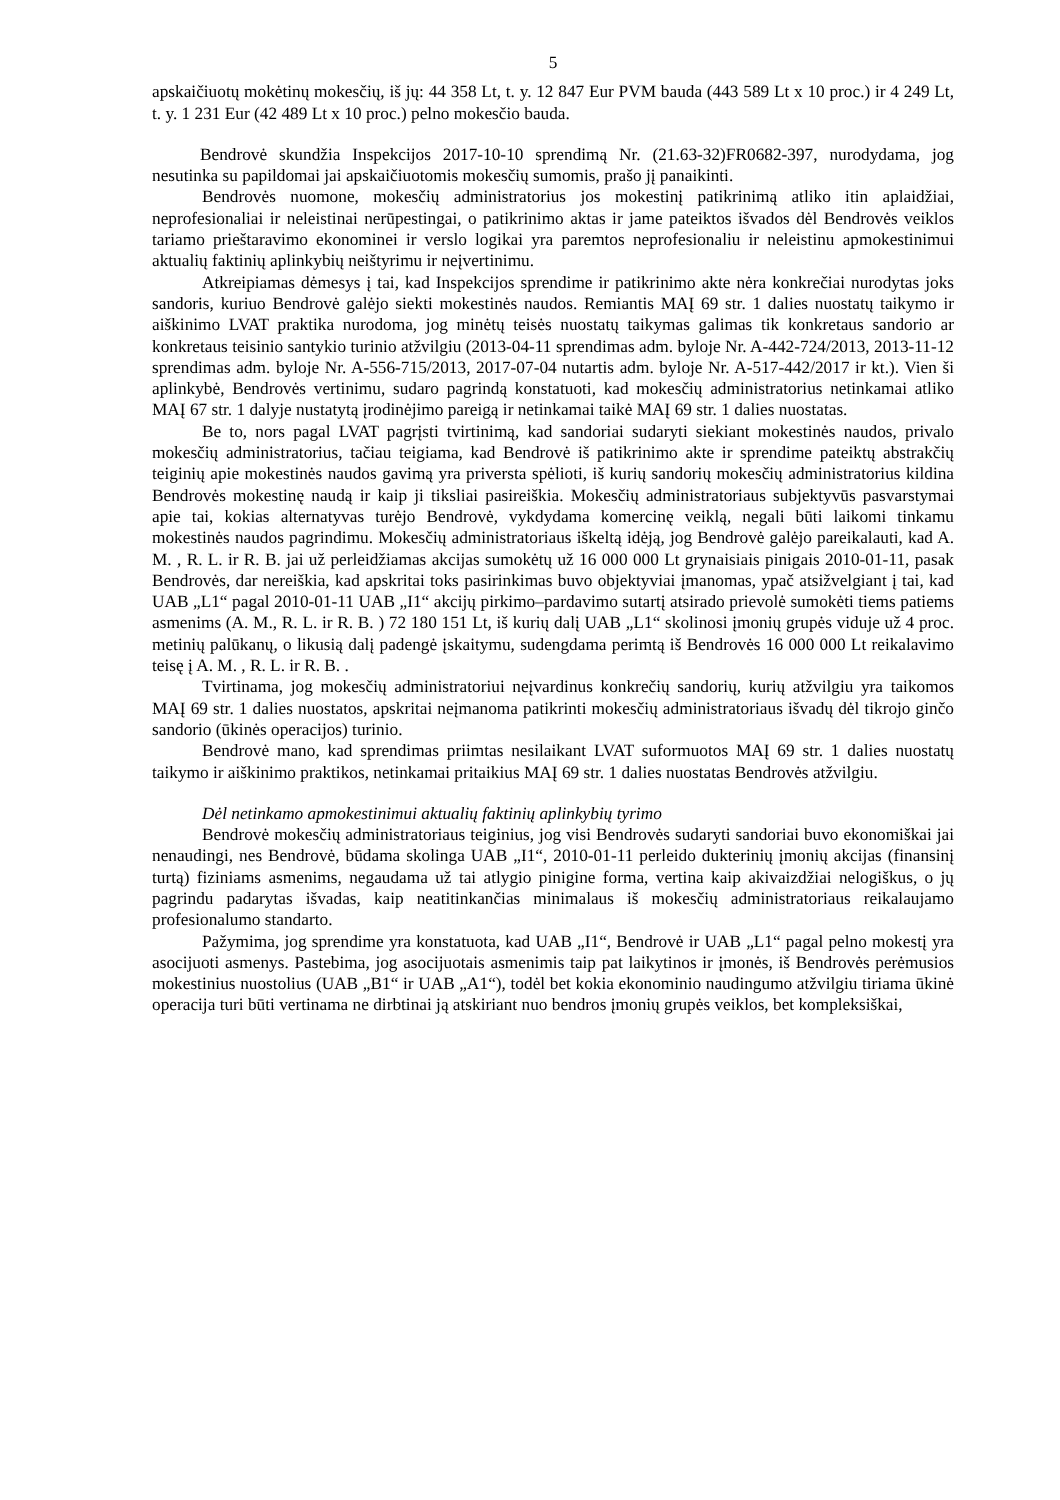5
apskaičiuotų mokėtinų mokesčių, iš jų: 44 358 Lt, t. y. 12 847 Eur PVM bauda (443 589 Lt x 10 proc.) ir 4 249 Lt, t. y. 1 231 Eur (42 489 Lt x 10 proc.) pelno mokesčio bauda.
Bendrovė skundžia Inspekcijos 2017-10-10 sprendimą Nr. (21.63-32)FR0682-397, nurodydama, jog nesutinka su papildomai jai apskaičiuotomis mokesčių sumomis, prašo jį panaikinti.
Bendrovės nuomone, mokesčių administratorius jos mokestinį patikrinimą atliko itin aplaidžiai, neprofesionaliai ir neleistinai nerūpestingai, o patikrinimo aktas ir jame pateiktos išvados dėl Bendrovės veiklos tariamo prieštaravimo ekonominei ir verslo logikai yra paremtos neprofesionaliu ir neleistinu apmokestinimui aktualių faktinių aplinkybių neištyrimu ir neįvertinimu.
Atkreipiamas dėmesys į tai, kad Inspekcijos sprendime ir patikrinimo akte nėra konkrečiai nurodytas joks sandoris, kuriuo Bendrovė galėjo siekti mokestinės naudos. Remiantis MAĮ 69 str. 1 dalies nuostatų taikymo ir aiškinimo LVAT praktika nurodoma, jog minėtų teisės nuostatų taikymas galimas tik konkretaus sandorio ar konkretaus teisinio santykio turinio atžvilgiu (2013-04-11 sprendimas adm. byloje Nr. A-442-724/2013, 2013-11-12 sprendimas adm. byloje Nr. A-556-715/2013, 2017-07-04 nutartis adm. byloje Nr. A-517-442/2017 ir kt.). Vien ši aplinkybė, Bendrovės vertinimu, sudaro pagrindą konstatuoti, kad mokesčių administratorius netinkamai atliko MAĮ 67 str. 1 dalyje nustatytą įrodinėjimo pareigą ir netinkamai taikė MAĮ 69 str. 1 dalies nuostatas.
Be to, nors pagal LVAT pagrįsti tvirtinimą, kad sandoriai sudaryti siekiant mokestinės naudos, privalo mokesčių administratorius, tačiau teigiama, kad Bendrovė iš patikrinimo akte ir sprendime pateiktų abstrakčių teiginių apie mokestinės naudos gavimą yra priversta spėlioti, iš kurių sandorių mokesčių administratorius kildina Bendrovės mokestinę naudą ir kaip ji tiksliai pasireiškia. Mokesčių administratoriaus subjektyvūs pasvarstymai apie tai, kokias alternatyvas turėjo Bendrovė, vykdydama komercinę veiklą, negali būti laikomi tinkamu mokestinės naudos pagrindimu. Mokesčių administratoriaus iškeltą idėją, jog Bendrovė galėjo pareikalauti, kad A. M. , R. L. ir R. B. jai už perleidžiamas akcijas sumokėtų už 16 000 000 Lt grynaisiais pinigais 2010-01-11, pasak Bendrovės, dar nereiškia, kad apskritai toks pasirinkimas buvo objektyviai įmanomas, ypač atsižvelgiant į tai, kad UAB „L1“ pagal 2010-01-11 UAB „I1“ akcijų pirkimo–pardavimo sutartį atsirado prievolė sumokėti tiems patiems asmenims (A. M., R. L. ir R. B. ) 72 180 151 Lt, iš kurių dalį UAB „L1“ skolinosi įmonių grupės viduje už 4 proc. metinių palūkanų, o likusią dalį padengė įskaitymu, sudengdama perimtą iš Bendrovės 16 000 000 Lt reikalavimo teisę į A. M. , R. L. ir R. B. .
Tvirtinama, jog mokesčių administratoriui neįvardinus konkrečių sandorių, kurių atžvilgiu yra taikomos MAĮ 69 str. 1 dalies nuostatos, apskritai neįmanoma patikrinti mokesčių administratoriaus išvadų dėl tikrojo ginčo sandorio (ūkinės operacijos) turinio.
Bendrovė mano, kad sprendimas priimtas nesilaikant LVAT suformuotos MAĮ 69 str. 1 dalies nuostatų taikymo ir aiškinimo praktikos, netinkamai pritaikius MAĮ 69 str. 1 dalies nuostatas Bendrovės atžvilgiu.
Dėl netinkamo apmokestinimui aktualių faktinių aplinkybių tyrimo
Bendrovė mokesčių administratoriaus teiginius, jog visi Bendrovės sudaryti sandoriai buvo ekonomiškai jai nenaudingi, nes Bendrovė, būdama skolinga UAB „I1“, 2010-01-11 perleido dukterinių įmonių akcijas (finansinį turtą) fiziniams asmenims, negaudama už tai atlygio pinigine forma, vertina kaip akivaizdžiai nelogiškus, o jų pagrindu padarytas išvadas, kaip neatitinkančias minimalaus iš mokesčių administratoriaus reikalaujamo profesionalumo standarto.
Pažymima, jog sprendime yra konstatuota, kad UAB „I1“, Bendrovė ir UAB „L1“ pagal pelno mokestį yra asocijuoti asmenys. Pastebima, jog asocijuotais asmenimis taip pat laikytinos ir įmonės, iš Bendrovės perėmusios mokestinius nuostolius (UAB „B1“ ir UAB „A1“), todėl bet kokia ekonominio naudingumo atžvilgiu tiriama ūkinė operacija turi būti vertinama ne dirbtinai ją atskiriant nuo bendros įmonių grupės veiklos, bet kompleksiškai,